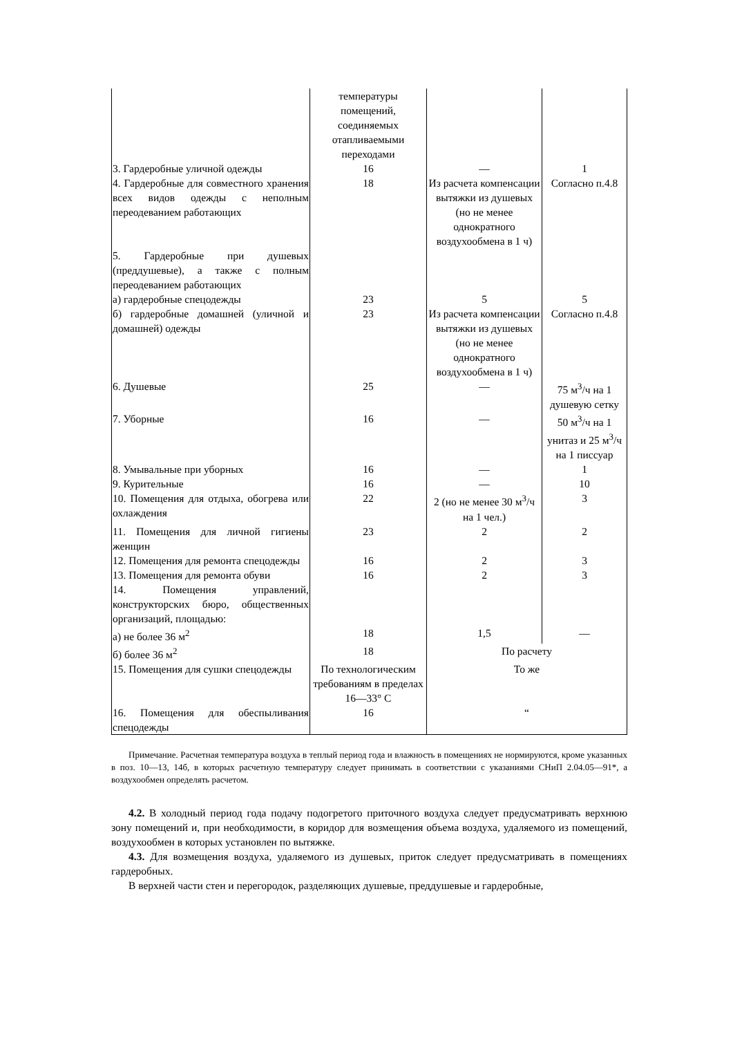| | температуры помещений, соединяемых отапливаемыми переходами | | |
| 3. Гардеробные уличной одежды | 16 | — | 1 |
| 4. Гардеробные для совместного хранения всех видов одежды с неполным переодеванием работающих | 18 | Из расчета компенсации вытяжки из душевых (но не менее однократного воздухообмена в 1 ч) | Согласно п.4.8 |
| 5. Гардеробные при душевых (преддушевые), а также с полным переодеванием работающих | | | |
| а) гардеробные спецодежды | 23 | 5 | 5 |
| б) гардеробные домашней (уличной и домашней) одежды | 23 | Из расчета компенсации вытяжки из душевых (но не менее однократного воздухообмена в 1 ч) | Согласно п.4.8 |
| 6. Душевые | 25 | — | 75 м<sup>3</sup>/ч на 1 душевую сетку |
| 7. Уборные | 16 | — | 50 м<sup>3</sup>/ч на 1 унитаз и 25 м<sup>3</sup>/ч на 1 писсуар |
| 8. Умывальные при уборных | 16 | — | 1 |
| 9. Курительные | 16 | — | 10 |
| 10. Помещения для отдыха, обогрева или охлаждения | 22 | 2 (но не менее 30 м<sup>3</sup>/ч на 1 чел.) | 3 |
| 11. Помещения для личной гигиены женщин | 23 | 2 | 2 |
| 12. Помещения для ремонта спецодежды | 16 | 2 | 3 |
| 13. Помещения для ремонта обуви | 16 | 2 | 3 |
| 14. Помещения управлений, конструкторских бюро, общественных организаций, площадью: | | | |
| а) не более 36 м<sup>2</sup> | 18 | 1,5 | — |
| б) более 36 м<sup>2</sup> | 18 | По расчету | |
| 15. Помещения для сушки спецодежды | По технологическим требованиям в пределах 16—33° С | То же | |
| 16. Помещения для обеспыливания спецодежды | 16 | “ | |
Примечание. Расчетная температура воздуха в теплый период года и влажность в помещениях не нормируются, кроме указанных в поз. 10—13, 14б, в которых расчетную температуру следует принимать в соответствии с указаниями СНиП 2.04.05—91*, а воздухообмен определять расчетом.
4.2. В холодный период года подачу подогретого приточного воздуха следует предусматривать верхнюю зону помещений и, при необходимости, в коридор для возмещения объема воздуха, удаляемого из помещений, воздухообмен в которых установлен по вытяжке.
4.3. Для возмещения воздуха, удаляемого из душевых, приток следует предусматривать в помещениях гардеробных.
В верхней части стен и перегородок, разделяющих душевые, преддушевые и гардеробные,